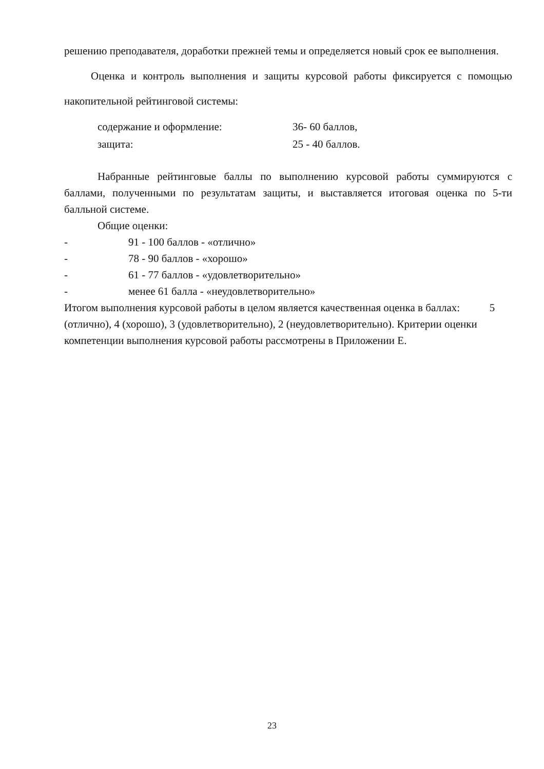решению преподавателя, доработки прежней темы и определяется новый срок ее выполнения.
Оценка и контроль выполнения и защиты курсовой работы фиксируется с помощью накопительной рейтинговой системы:
содержание и оформление: 36- 60 баллов,
защита: 25 - 40 баллов.
Набранные рейтинговые баллы по выполнению курсовой работы суммируются с баллами, полученными по результатам защиты, и выставляется итоговая оценка по 5-ти балльной системе.
Общие оценки:
- 91 - 100 баллов - «отлично»
- 78 - 90 баллов - «хорошо»
- 61 - 77 баллов - «удовлетворительно»
- менее 61 балла - «неудовлетворительно»
Итогом выполнения курсовой работы в целом является качественная оценка в баллах: 5 (отлично), 4 (хорошо), 3 (удовлетворительно), 2 (неудовлетворительно). Критерии оценки компетенции выполнения курсовой работы рассмотрены в Приложении Е.
23